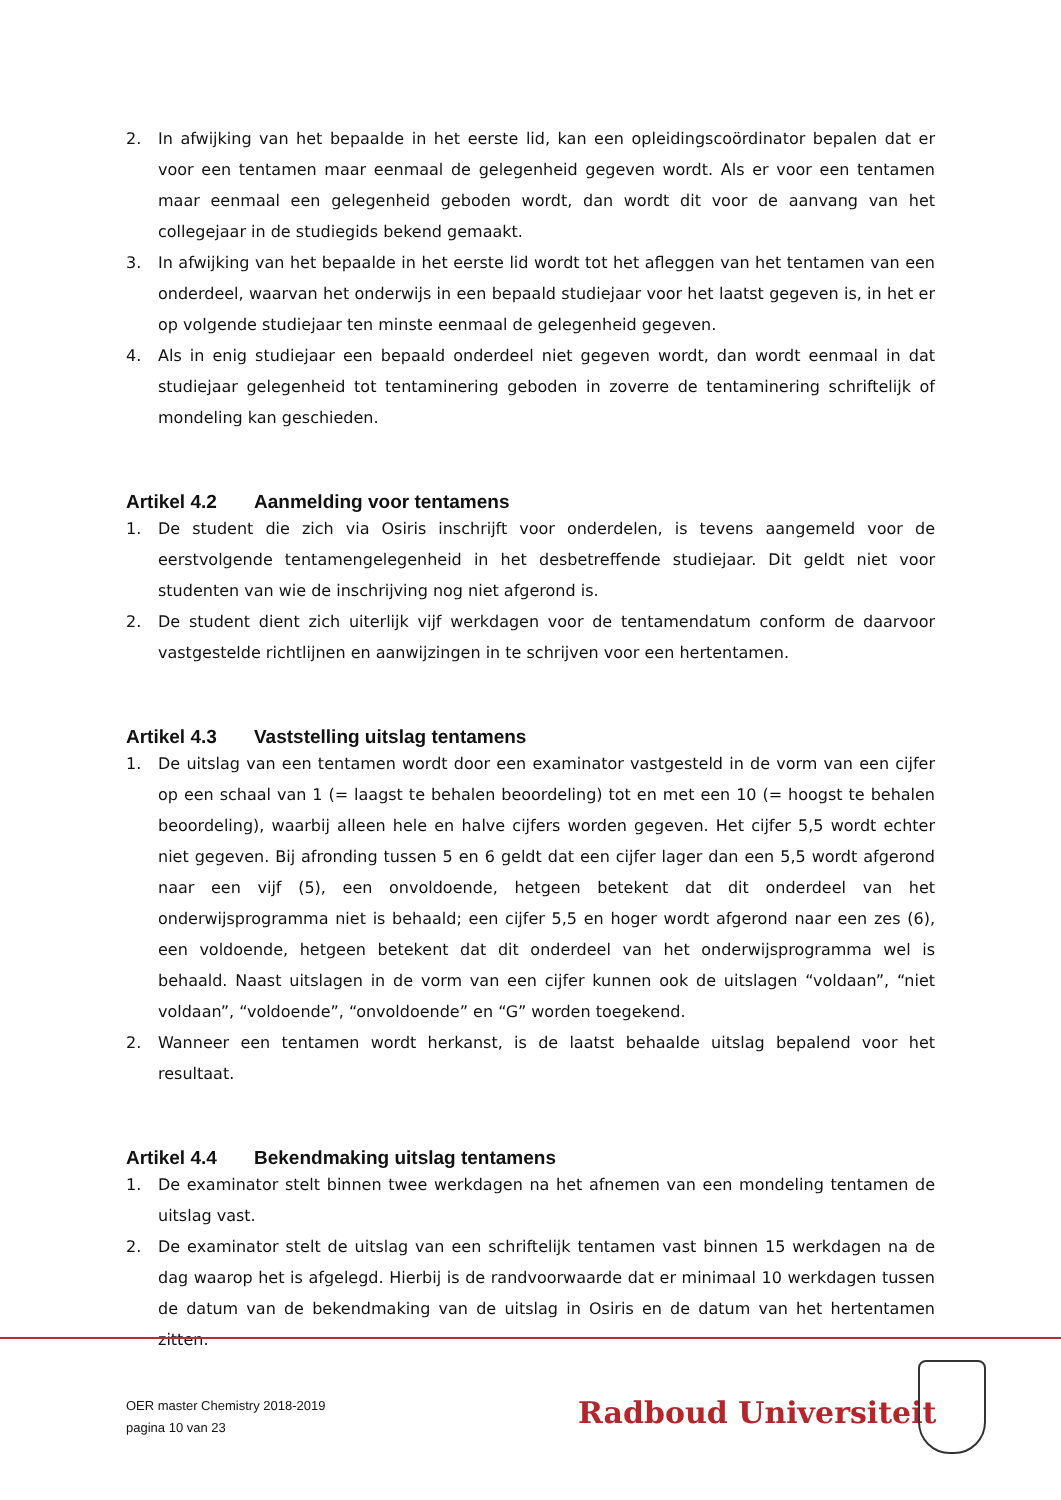2. In afwijking van het bepaalde in het eerste lid, kan een opleidingscoördinator bepalen dat er voor een tentamen maar eenmaal de gelegenheid gegeven wordt. Als er voor een tentamen maar eenmaal een gelegenheid geboden wordt, dan wordt dit voor de aanvang van het collegejaar in de studiegids bekend gemaakt.
3. In afwijking van het bepaalde in het eerste lid wordt tot het afleggen van het tentamen van een onderdeel, waarvan het onderwijs in een bepaald studiejaar voor het laatst gegeven is, in het er op volgende studiejaar ten minste eenmaal de gelegenheid gegeven.
4. Als in enig studiejaar een bepaald onderdeel niet gegeven wordt, dan wordt eenmaal in dat studiejaar gelegenheid tot tentaminering geboden in zoverre de tentaminering schriftelijk of mondeling kan geschieden.
Artikel 4.2 Aanmelding voor tentamens
1. De student die zich via Osiris inschrijft voor onderdelen, is tevens aangemeld voor de eerstvolgende tentamengelegenheid in het desbetreffende studiejaar. Dit geldt niet voor studenten van wie de inschrijving nog niet afgerond is.
2. De student dient zich uiterlijk vijf werkdagen voor de tentamendatum conform de daarvoor vastgestelde richtlijnen en aanwijzingen in te schrijven voor een hertentamen.
Artikel 4.3 Vaststelling uitslag tentamens
1. De uitslag van een tentamen wordt door een examinator vastgesteld in de vorm van een cijfer op een schaal van 1 (= laagst te behalen beoordeling) tot en met een 10 (= hoogst te behalen beoordeling), waarbij alleen hele en halve cijfers worden gegeven. Het cijfer 5,5 wordt echter niet gegeven. Bij afronding tussen 5 en 6 geldt dat een cijfer lager dan een 5,5 wordt afgerond naar een vijf (5), een onvoldoende, hetgeen betekent dat dit onderdeel van het onderwijsprogramma niet is behaald; een cijfer 5,5 en hoger wordt afgerond naar een zes (6), een voldoende, hetgeen betekent dat dit onderdeel van het onderwijsprogramma wel is behaald. Naast uitslagen in de vorm van een cijfer kunnen ook de uitslagen “voldaan”, “niet voldaan”, “voldoende”, “onvoldoende” en “G” worden toegekend.
2. Wanneer een tentamen wordt herkanst, is de laatst behaalde uitslag bepalend voor het resultaat.
Artikel 4.4 Bekendmaking uitslag tentamens
1. De examinator stelt binnen twee werkdagen na het afnemen van een mondeling tentamen de uitslag vast.
2. De examinator stelt de uitslag van een schriftelijk tentamen vast binnen 15 werkdagen na de dag waarop het is afgelegd. Hierbij is de randvoorwaarde dat er minimaal 10 werkdagen tussen de datum van de bekendmaking van de uitslag in Osiris en de datum van het hertentamen zitten.
OER master Chemistry 2018-2019
pagina 10 van 23
Radboud Universiteit